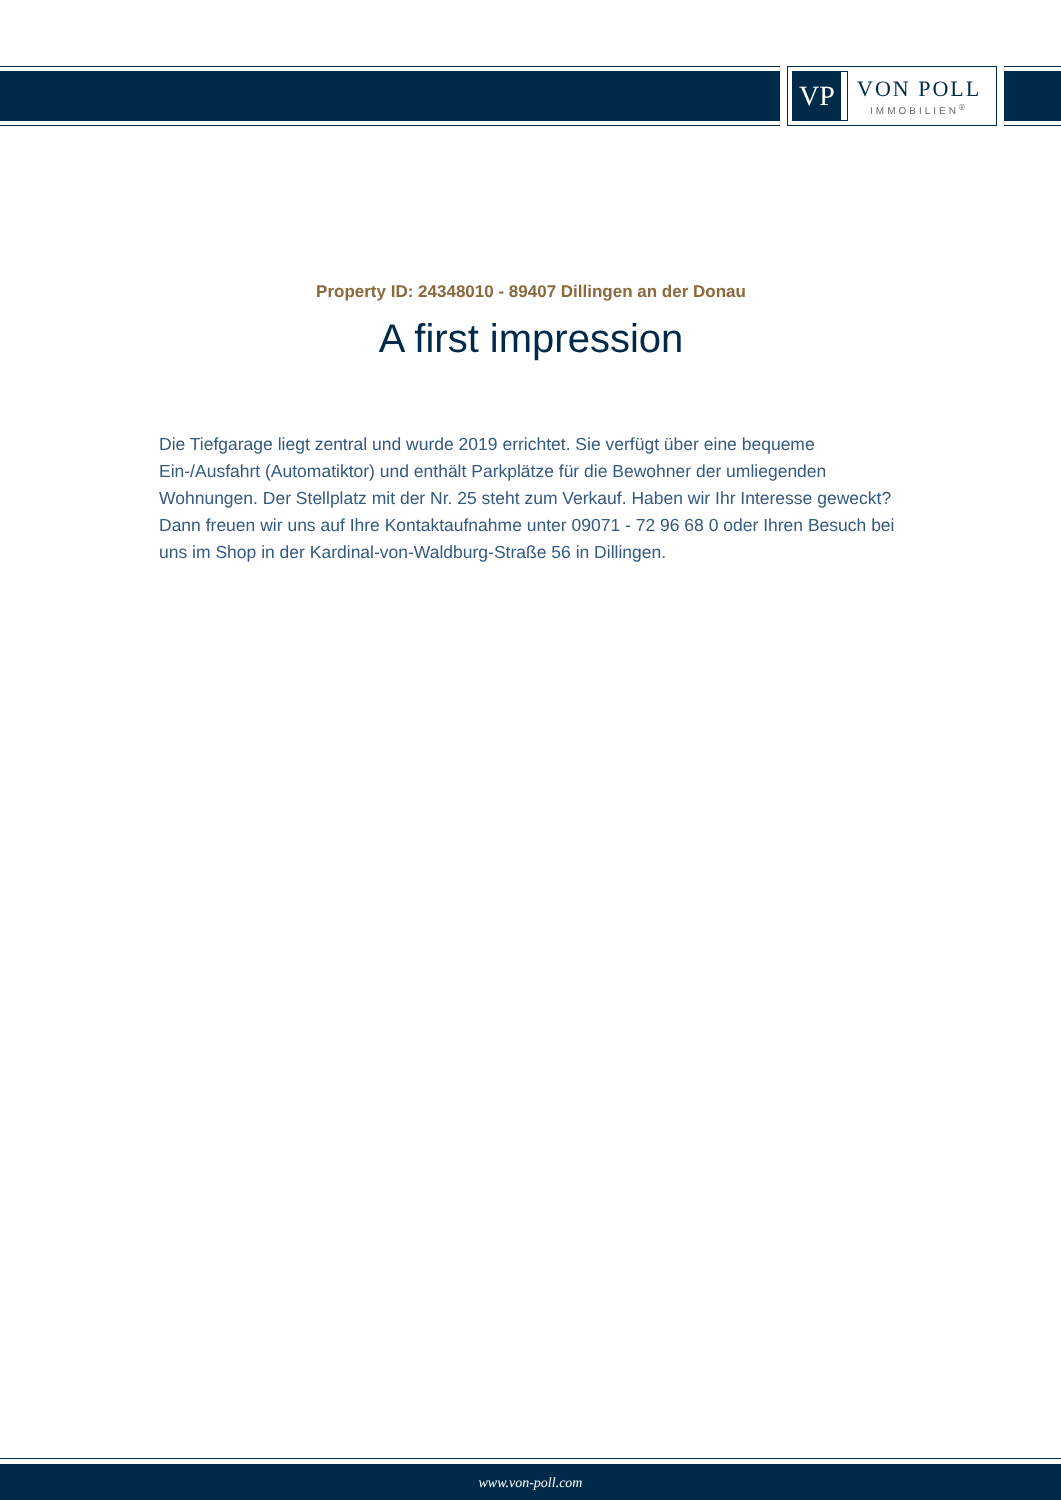VP
VON POLL
IMMOBILIEN<sup>®</sup>
Property ID: 24348010 - 89407 Dillingen an der Donau
A first impression
Die Tiefgarage liegt zentral und wurde 2019 errichtet. Sie verfügt über eine bequeme Ein-/Ausfahrt (Automatiktor) und enthält Parkplätze für die Bewohner der umliegenden Wohnungen. Der Stellplatz mit der Nr. 25 steht zum Verkauf. Haben wir Ihr Interesse geweckt? Dann freuen wir uns auf Ihre Kontaktaufnahme unter 09071 - 72 96 68 0 oder Ihren Besuch bei uns im Shop in der Kardinal-von-Waldburg-Straße 56 in Dillingen.
www.von-poll.com